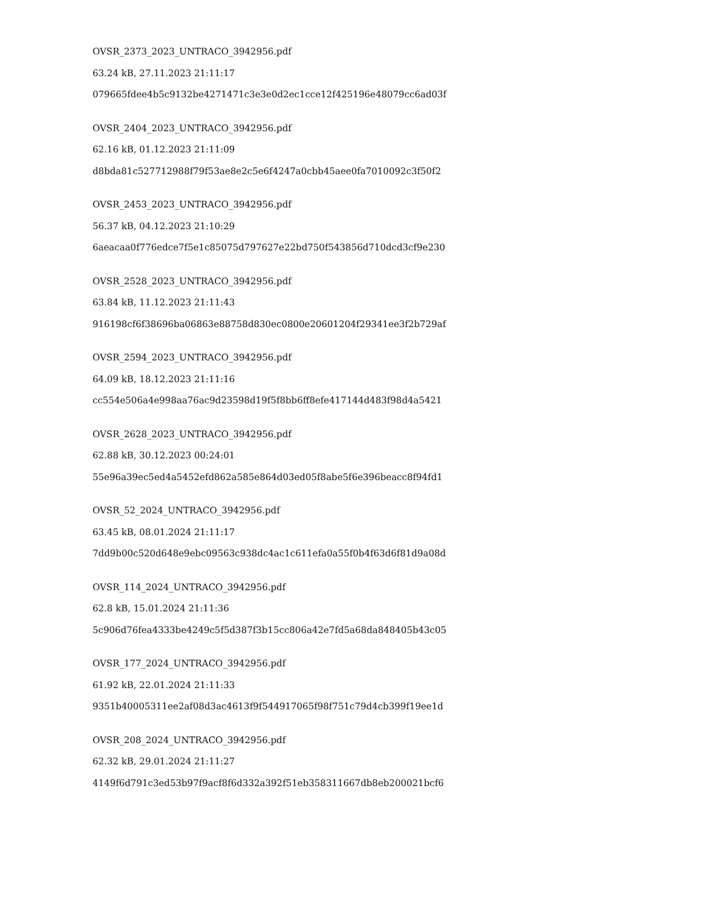OVSR_2373_2023_UNTRACO_3942956.pdf
63.24 kB, 27.11.2023 21:11:17
079665fdee4b5c9132be4271471c3e3e0d2ec1cce12f425196e48079cc6ad03f
OVSR_2404_2023_UNTRACO_3942956.pdf
62.16 kB, 01.12.2023 21:11:09
d8bda81c527712988f79f53ae8e2c5e6f4247a0cbb45aee0fa7010092c3f50f2
OVSR_2453_2023_UNTRACO_3942956.pdf
56.37 kB, 04.12.2023 21:10:29
6aeacaa0f776edce7f5e1c85075d797627e22bd750f543856d710dcd3cf9e230
OVSR_2528_2023_UNTRACO_3942956.pdf
63.84 kB, 11.12.2023 21:11:43
916198cf6f38696ba06863e88758d830ec0800e20601204f29341ee3f2b729af
OVSR_2594_2023_UNTRACO_3942956.pdf
64.09 kB, 18.12.2023 21:11:16
cc554e506a4e998aa76ac9d23598d19f5f8bb6ff8efe417144d483f98d4a5421
OVSR_2628_2023_UNTRACO_3942956.pdf
62.88 kB, 30.12.2023 00:24:01
55e96a39ec5ed4a5452efd862a585e864d03ed05f8abe5f6e396beacc8f94fd1
OVSR_52_2024_UNTRACO_3942956.pdf
63.45 kB, 08.01.2024 21:11:17
7dd9b00c520d648e9ebc09563c938dc4ac1c611efa0a55f0b4f63d6f81d9a08d
OVSR_114_2024_UNTRACO_3942956.pdf
62.8 kB, 15.01.2024 21:11:36
5c906d76fea4333be4249c5f5d387f3b15cc806a42e7fd5a68da848405b43c05
OVSR_177_2024_UNTRACO_3942956.pdf
61.92 kB, 22.01.2024 21:11:33
9351b40005311ee2af08d3ac4613f9f544917065f98f751c79d4cb399f19ee1d
OVSR_208_2024_UNTRACO_3942956.pdf
62.32 kB, 29.01.2024 21:11:27
4149f6d791c3ed53b97f9acf8f6d332a392f51eb358311667db8eb200021bcf6